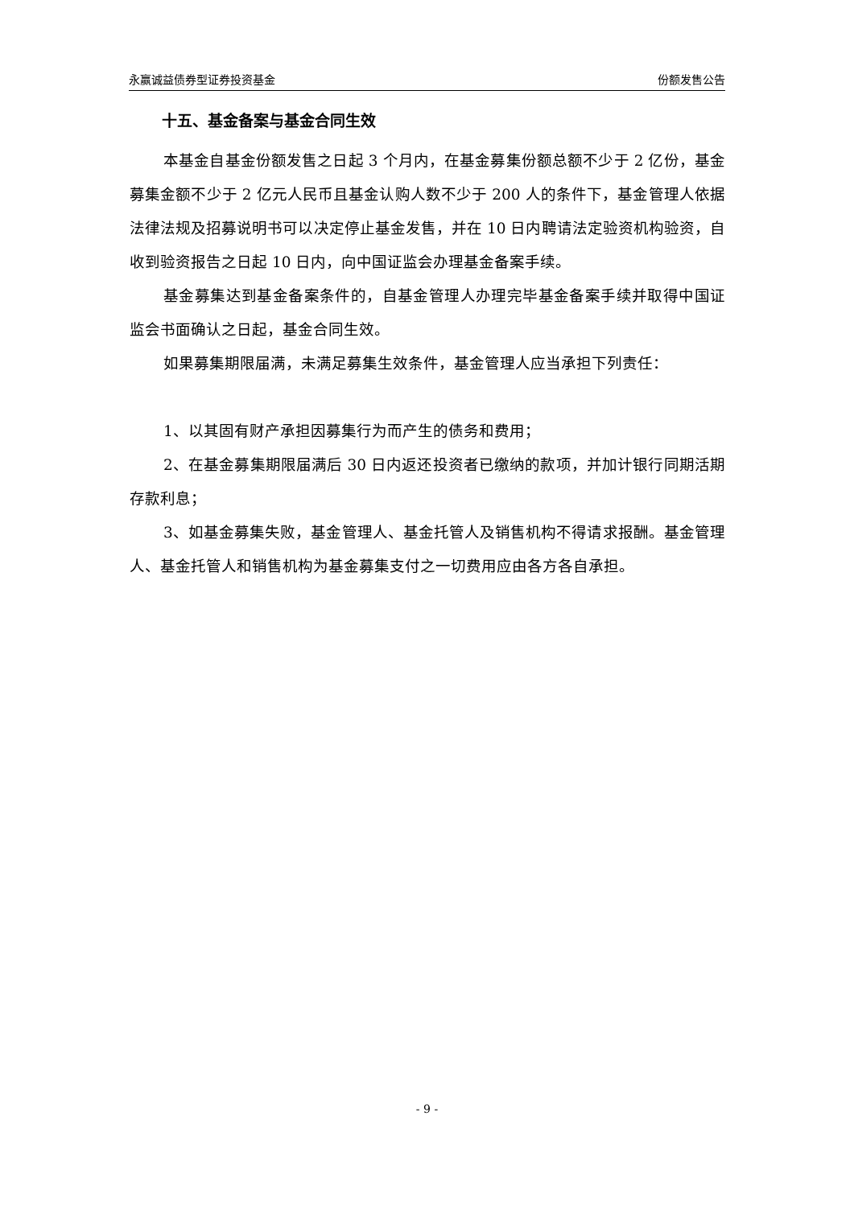永赢诚益债券型证券投资基金 份额发售公告
十五、基金备案与基金合同生效
本基金自基金份额发售之日起 3 个月内，在基金募集份额总额不少于 2 亿份，基金募集金额不少于 2 亿元人民币且基金认购人数不少于 200 人的条件下，基金管理人依据法律法规及招募说明书可以决定停止基金发售，并在 10 日内聘请法定验资机构验资，自收到验资报告之日起 10 日内，向中国证监会办理基金备案手续。
基金募集达到基金备案条件的，自基金管理人办理完毕基金备案手续并取得中国证监会书面确认之日起，基金合同生效。
如果募集期限届满，未满足募集生效条件，基金管理人应当承担下列责任：
1、以其固有财产承担因募集行为而产生的债务和费用；
2、在基金募集期限届满后 30 日内返还投资者已缴纳的款项，并加计银行同期活期存款利息；
3、如基金募集失败，基金管理人、基金托管人及销售机构不得请求报酬。基金管理人、基金托管人和销售机构为基金募集支付之一切费用应由各方各自承担。
- 9 -